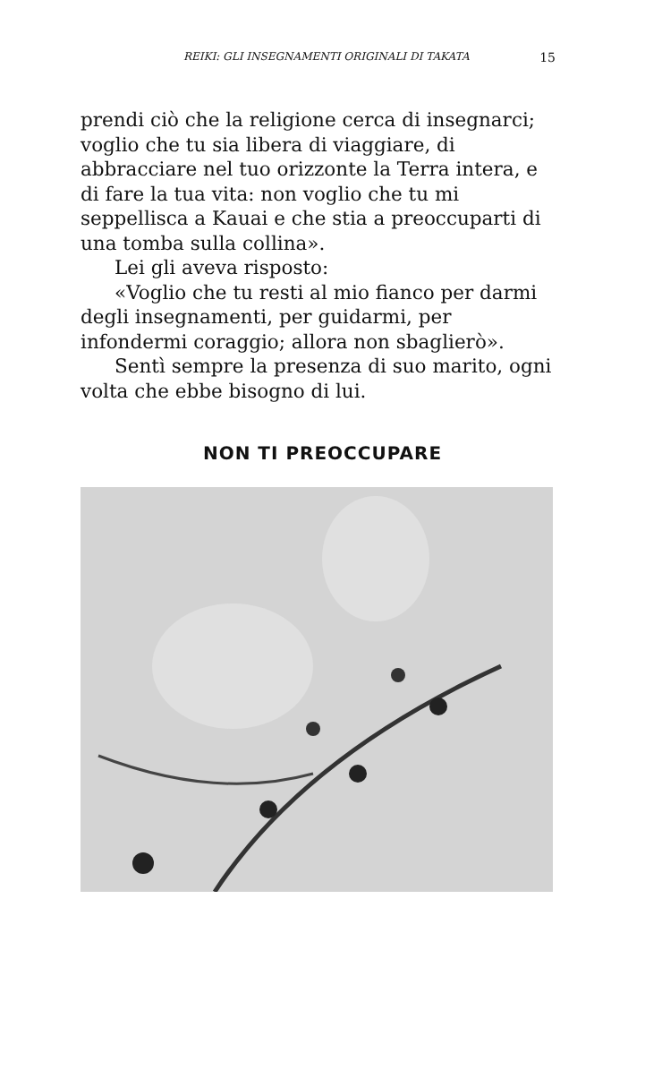REIKI: GLI INSEGNAMENTI ORIGINALI DI TAKATA 15
prendi ciò che la religione cerca di insegnarci; voglio che tu sia libera di viaggiare, di abbracciare nel tuo orizzonte la Terra intera, e di fare la tua vita: non voglio che tu mi seppellisca a Kauai e che stia a preoccuparti di una tomba sulla collina».
Lei gli aveva risposto:
«Voglio che tu resti al mio fianco per darmi degli insegnamenti, per guidarmi, per infondermi coraggio; allora non sbaglierò».
Sentì sempre la presenza di suo marito, ogni volta che ebbe bisogno di lui.
NON TI PREOCCUPARE